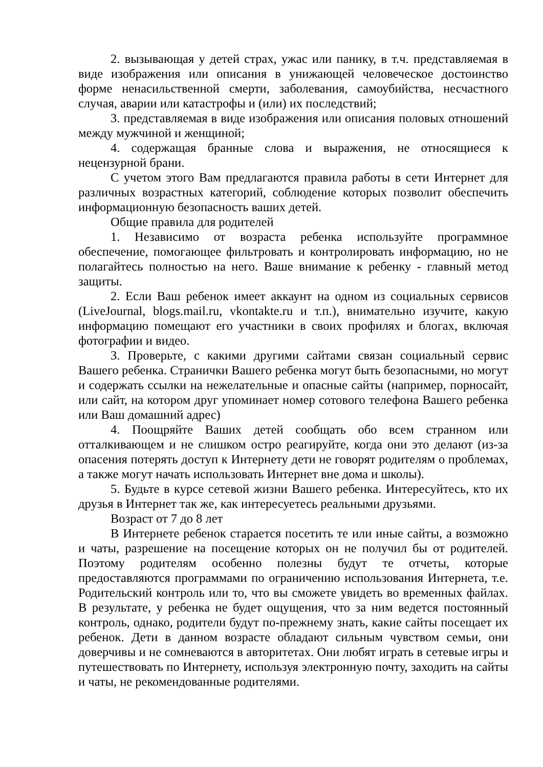2. вызывающая у детей страх, ужас или панику, в т.ч. представляемая в виде изображения или описания в унижающей человеческое достоинство форме ненасильственной смерти, заболевания, самоубийства, несчастного случая, аварии или катастрофы и (или) их последствий;
3. представляемая в виде изображения или описания половых отношений между мужчиной и женщиной;
4. содержащая бранные слова и выражения, не относящиеся к нецензурной брани.
С учетом этого Вам предлагаются правила работы в сети Интернет для различных возрастных категорий, соблюдение которых позволит обеспечить информационную безопасность ваших детей.
Общие правила для родителей
1. Независимо от возраста ребенка используйте программное обеспечение, помогающее фильтровать и контролировать информацию, но не полагайтесь полностью на него. Ваше внимание к ребенку - главный метод защиты.
2. Если Ваш ребенок имеет аккаунт на одном из социальных сервисов (LiveJournal, blogs.mail.ru, vkontakte.ru и т.п.), внимательно изучите, какую информацию помещают его участники в своих профилях и блогах, включая фотографии и видео.
3. Проверьте, с какими другими сайтами связан социальный сервис Вашего ребенка. Странички Вашего ребенка могут быть безопасными, но могут и содержать ссылки на нежелательные и опасные сайты (например, порносайт, или сайт, на котором друг упоминает номер сотового телефона Вашего ребенка или Ваш домашний адрес)
4. Поощряйте Ваших детей сообщать обо всем странном или отталкивающем и не слишком остро реагируйте, когда они это делают (из-за опасения потерять доступ к Интернету дети не говорят родителям о проблемах, а также могут начать использовать Интернет вне дома и школы).
5. Будьте в курсе сетевой жизни Вашего ребенка. Интересуйтесь, кто их друзья в Интернет так же, как интересуетесь реальными друзьями.
Возраст от 7 до 8 лет
В Интернете ребенок старается посетить те или иные сайты, а возможно и чаты, разрешение на посещение которых он не получил бы от родителей. Поэтому родителям особенно полезны будут те отчеты, которые предоставляются программами по ограничению использования Интернета, т.е. Родительский контроль или то, что вы сможете увидеть во временных файлах. В результате, у ребенка не будет ощущения, что за ним ведется постоянный контроль, однако, родители будут по-прежнему знать, какие сайты посещает их ребенок. Дети в данном возрасте обладают сильным чувством семьи, они доверчивы и не сомневаются в авторитетах. Они любят играть в сетевые игры и путешествовать по Интернету, используя электронную почту, заходить на сайты и чаты, не рекомендованные родителями.